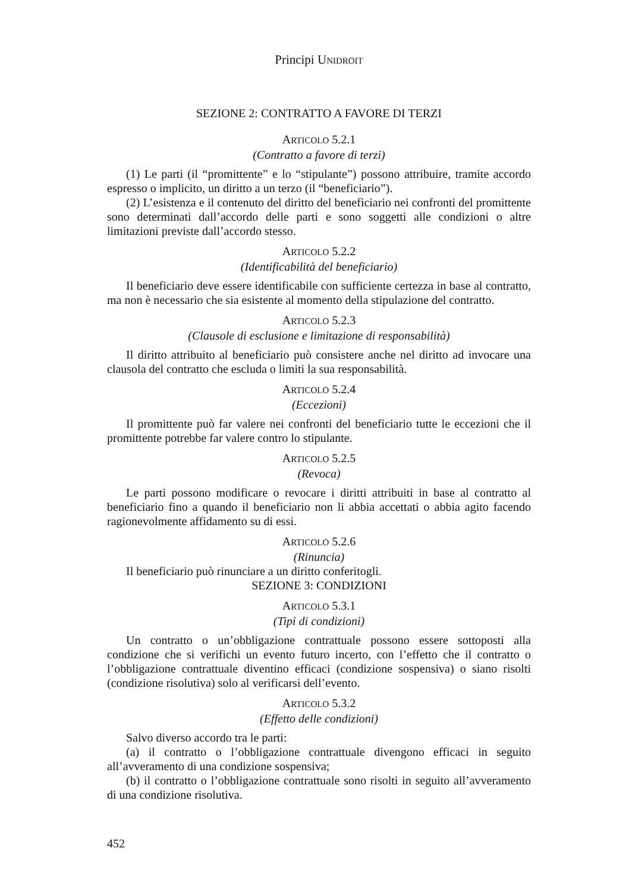Principi UNIDROIT
SEZIONE 2: CONTRATTO A FAVORE DI TERZI
ARTICOLO 5.2.1
(Contratto a favore di terzi)
(1) Le parti (il “promittente” e lo “stipulante”) possono attribuire, tramite accordo espresso o implicito, un diritto a un terzo (il “beneficiario”).
(2) L’esistenza e il contenuto del diritto del beneficiario nei confronti del promittente sono determinati dall’accordo delle parti e sono soggetti alle condizioni o altre limitazioni previste dall’accordo stesso.
ARTICOLO 5.2.2
(Identificabilità del beneficiario)
Il beneficiario deve essere identificabile con sufficiente certezza in base al contratto, ma non è necessario che sia esistente al momento della stipulazione del contratto.
ARTICOLO 5.2.3
(Clausole di esclusione e limitazione di responsabilità)
Il diritto attribuito al beneficiario può consistere anche nel diritto ad invocare una clausola del contratto che escluda o limiti la sua responsabilità.
ARTICOLO 5.2.4
(Eccezioni)
Il promittente può far valere nei confronti del beneficiario tutte le eccezioni che il promittente potrebbe far valere contro lo stipulante.
ARTICOLO 5.2.5
(Revoca)
Le parti possono modificare o revocare i diritti attribuiti in base al contratto al beneficiario fino a quando il beneficiario non li abbia accettati o abbia agito facendo ragionevolmente affidamento su di essi.
ARTICOLO 5.2.6
(Rinuncia)
Il beneficiario può rinunciare a un diritto conferitogli.
SEZIONE 3: CONDIZIONI
ARTICOLO 5.3.1
(Tipi di condizioni)
Un contratto o un’obbligazione contrattuale possono essere sottoposti alla condizione che si verifichi un evento futuro incerto, con l’effetto che il contratto o l’obbligazione contrattuale diventino efficaci (condizione sospensiva) o siano risolti (condizione risolutiva) solo al verificarsi dell’evento.
ARTICOLO 5.3.2
(Effetto delle condizioni)
Salvo diverso accordo tra le parti:
(a) il contratto o l’obbligazione contrattuale divengono efficaci in seguito all’avveramento di una condizione sospensiva;
(b) il contratto o l’obbligazione contrattuale sono risolti in seguito all’avveramento di una condizione risolutiva.
452